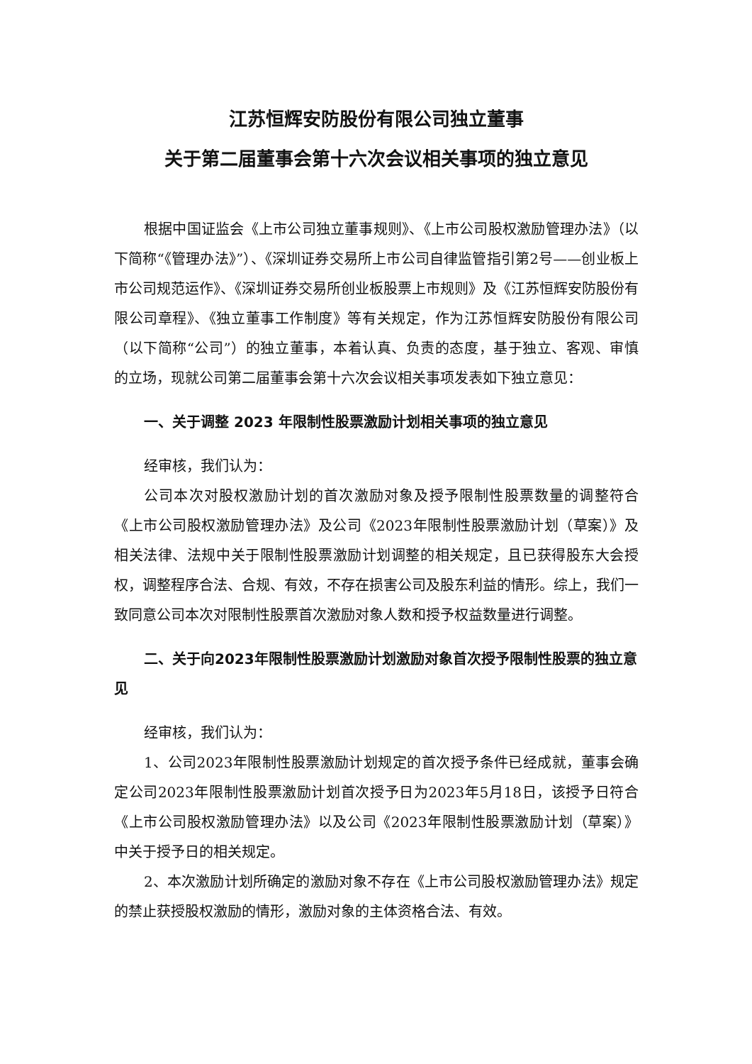江苏恒辉安防股份有限公司独立董事
关于第二届董事会第十六次会议相关事项的独立意见
根据中国证监会《上市公司独立董事规则》、《上市公司股权激励管理办法》（以下简称“《管理办法》”）、《深圳证券交易所上市公司自律监管指引第2号——创业板上市公司规范运作》、《深圳证券交易所创业板股票上市规则》及《江苏恒辉安防股份有限公司章程》、《独立董事工作制度》等有关规定，作为江苏恒辉安防股份有限公司（以下简称“公司”）的独立董事，本着认真、负责的态度，基于独立、客观、审慎的立场，现就公司第二届董事会第十六次会议相关事项发表如下独立意见：
一、关于调整 2023 年限制性股票激励计划相关事项的独立意见
经审核，我们认为：
公司本次对股权激励计划的首次激励对象及授予限制性股票数量的调整符合《上市公司股权激励管理办法》及公司《2023年限制性股票激励计划（草案）》及相关法律、法规中关于限制性股票激励计划调整的相关规定，且已获得股东大会授权，调整程序合法、合规、有效，不存在损害公司及股东利益的情形。综上，我们一致同意公司本次对限制性股票首次激励对象人数和授予权益数量进行调整。
二、关于向2023年限制性股票激励计划激励对象首次授予限制性股票的独立意见
经审核，我们认为：
1、公司2023年限制性股票激励计划规定的首次授予条件已经成就，董事会确定公司2023年限制性股票激励计划首次授予日为2023年5月18日，该授予日符合《上市公司股权激励管理办法》以及公司《2023年限制性股票激励计划（草案）》中关于授予日的相关规定。
2、本次激励计划所确定的激励对象不存在《上市公司股权激励管理办法》规定的禁止获授股权激励的情形，激励对象的主体资格合法、有效。